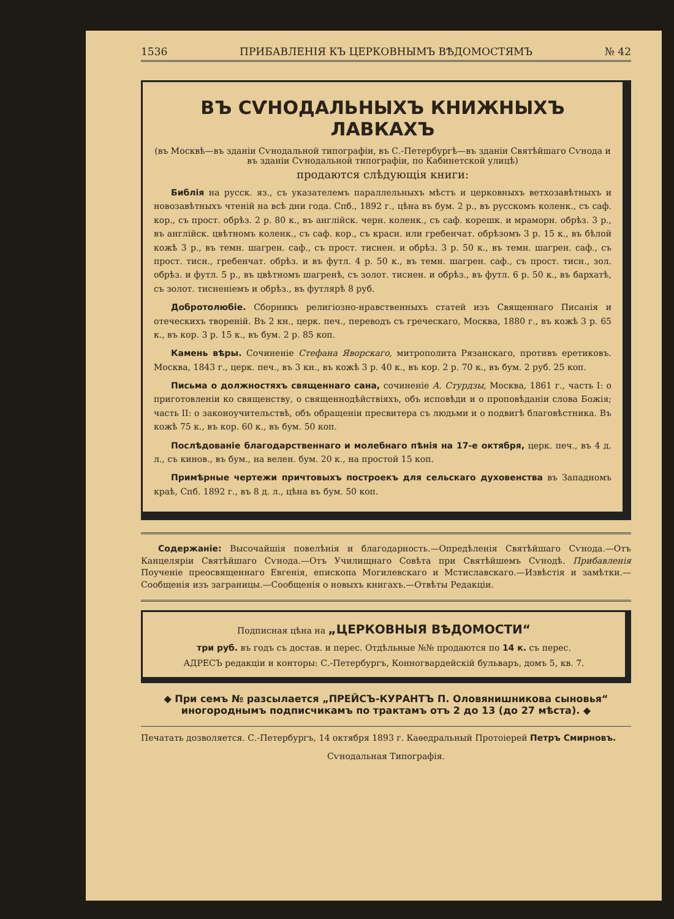1536 ПРИБАВЛЕНІЯ КЪ ЦЕРКОВНЫМЪ ВѢДОМОСТЯМЪ № 42
ВЪ СѴНОДАЛЬНЫХЪ КНИЖНЫХЪ ЛАВКАХЪ
(въ Москвѣ—въ зданіи Сѵнодальной типографіи, въ С.-Петербургѣ—въ зданіи Святѣйшаго Сѵнода и въ зданіи Сѵнодальной типографіи, по Кабинетской улицѣ)
продаются слѣдующія книги:
Библія на русск. яз., съ указателемъ параллельныхъ мѣстъ и церковныхъ ветхозавѣтныхъ и новозавѣтныхъ чтеній на всѣ дни года. Спб., 1892 г., цѣна въ бум. 2 р., въ русскомъ коленк., съ саф. кор., съ прост. обрѣз. 2 р. 80 к., въ англійск. черн. коленк., съ саф. корешк. и мраморн. обрѣз. 3 р., въ англійск. цвѣтномъ коленк., съ саф. кор., съ красн. или гребенчат. обрѣзомъ 3 р. 15 к., въ бѣлой кожѣ 3 р., въ темн. шагрен. саф., съ прост. тиснен. и обрѣз. 3 р. 50 к., въ темн. шагрен. саф., съ прост. тисн., гребенчат. обрѣз. и въ футл. 4 р. 50 к., въ темн. шагрен. саф., съ прост. тисн., зол. обрѣз. и футл. 5 р., въ цвѣтномъ шагренѣ, съ золот. тиснен. и обрѣз., въ футл. 6 р. 50 к., въ бархатѣ, съ золот. тисненіемъ и обрѣз., въ футлярѣ 8 руб.
Добротолюбіе. Сборникъ религіозно-нравственныхъ статей изъ Священнаго Писанія и отеческихъ твореній. Въ 2 кн., церк. печ., переводъ съ греческаго, Москва, 1880 г., въ кожѣ 3 р. 65 к., въ кор. 3 р. 15 к., въ бум. 2 р. 85 коп.
Камень вѣры. Сочиненіе Стефана Яворскаго, митрополита Рязанскаго, противъ еретиковъ. Москва, 1843 г., церк. печ., въ 3 кн., въ кожѣ 3 р. 40 к., въ кор. 2 р. 70 к., въ бум. 2 руб. 25 коп.
Письма о должностяхъ священнаго сана, сочиненіе А. Стурдзы, Москва, 1861 г., часть I: о приготовленіи ко священству, о священнодѣйствіяхъ, объ исповѣди и о проповѣданіи слова Божія; часть II: о законоучительствѣ, объ обращеніи пресвитера съ людьми и о подвигѣ благовѣстника. Въ кожѣ 75 к., въ кор. 60 к., въ бум. 50 коп.
Послѣдованіе благодарственнаго и молебнаго пѣнія на 17-е октября, церк. печ., въ 4 д. л., съ кинов., въ бум., на велен. бум. 20 к., на простой 15 коп.
Примѣрные чертежи причтовыхъ построекъ для сельскаго духовенства въ Западномъ краѣ, Спб. 1892 г., въ 8 д. л., цѣна въ бум. 50 коп.
Содержаніе: Высочайшія повелѣнія и благодарность.—Опредѣленія Святѣйшаго Сѵнода.—Отъ Канцеляріи Святѣйшаго Сѵнода.—Отъ Училищнаго Совѣта при Святѣйшемъ Сѵнодѣ. Прибавленія Поученіе преосвященнаго Евгенія, епископа Могилевскаго и Мстиславскаго.—Извѣстія и замѣтки.—Сообщенія изъ заграницы.—Сообщенія о новыхъ книгахъ.—Отвѣты Редакціи.
Подписная цѣна на „ЦЕРКОВНЫЯ ВѢДОМОСТИ“
три руб. въ годъ съ достав. и перес. Отдѣльные №№ продаются по 14 к. съ перес.
АДРЕСЪ редакціи и конторы: С.-Петербургъ, Конногвардейскій бульваръ, домъ 5, кв. 7.
◆ При семъ № разсылается „ПРЕЙСЪ-КУРАНТЪ П. Оловянишникова сыновья“ иногороднымъ подписчикамъ по трактамъ отъ 2 до 13 (до 27 мѣста). ◆
Печатать дозволяется. С.-Петербургъ, 14 октября 1893 г. Каѳедральный Протоіерей Петръ Смирновъ.
Сѵнодальная Типографія.